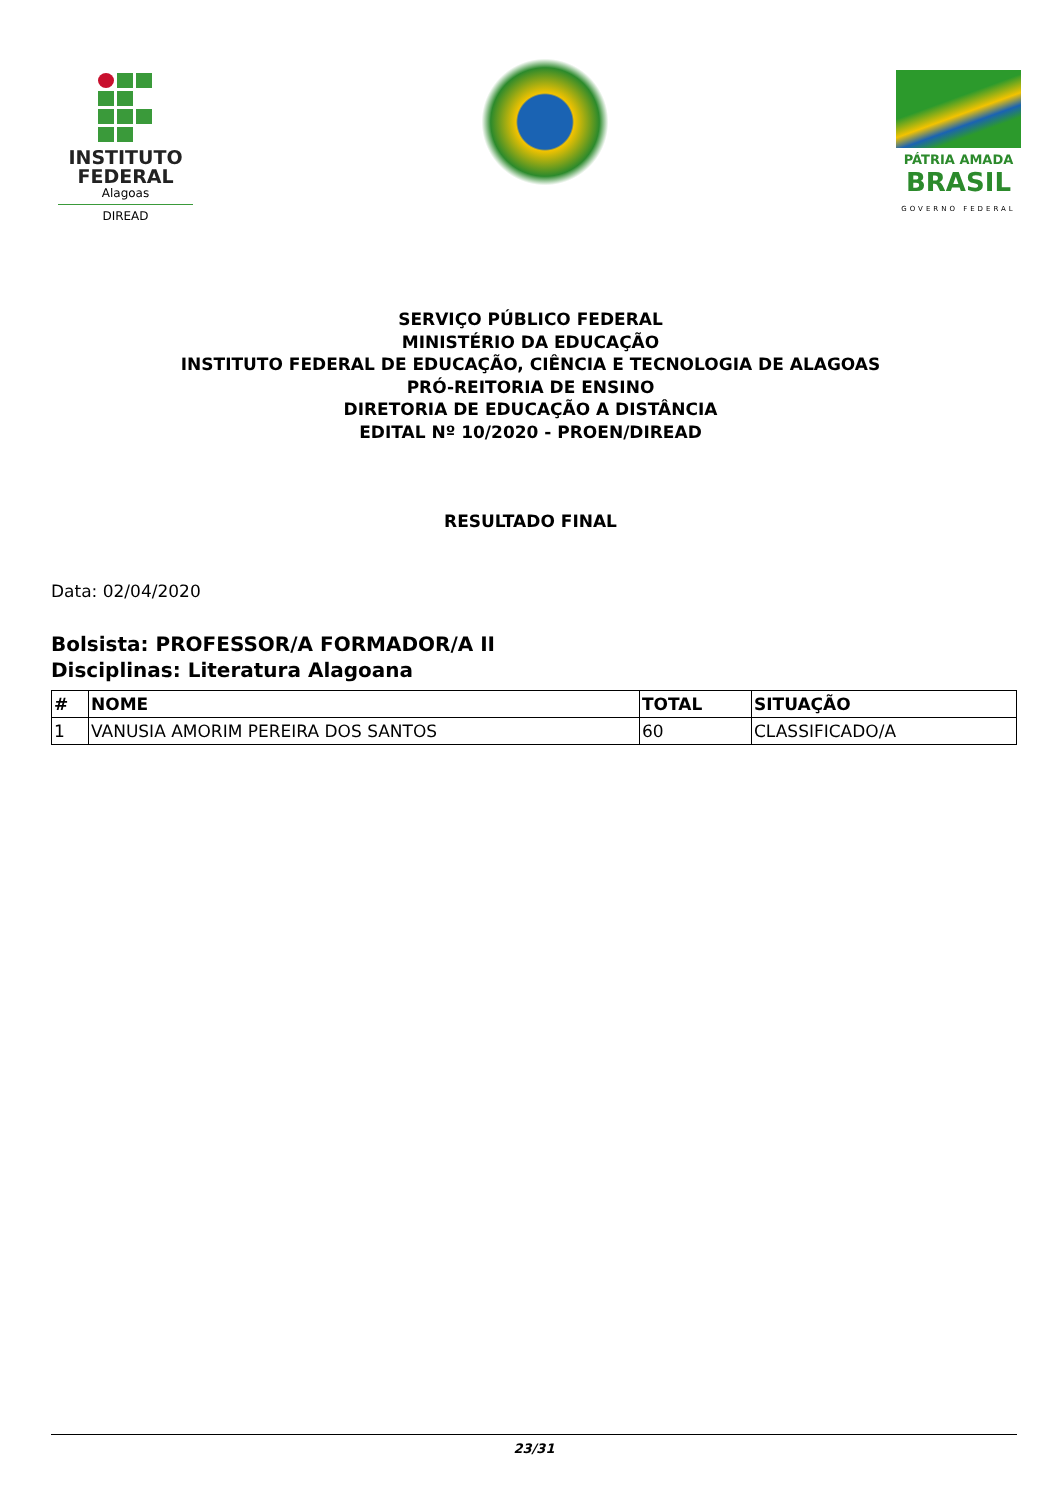INSTITUTO
FEDERAL
Alagoas
DIREAD
PÁTRIA AMADA
BRASIL
GOVERNO FEDERAL
SERVIÇO PÚBLICO FEDERAL
MINISTÉRIO DA EDUCAÇÃO
INSTITUTO FEDERAL DE EDUCAÇÃO, CIÊNCIA E TECNOLOGIA DE ALAGOAS
PRÓ-REITORIA DE ENSINO
DIRETORIA DE EDUCAÇÃO A DISTÂNCIA
EDITAL Nº 10/2020 - PROEN/DIREAD
RESULTADO FINAL
Data: 02/04/2020
Bolsista: PROFESSOR/A FORMADOR/A II
Disciplinas: Literatura Alagoana
| # | NOME | TOTAL | SITUAÇÃO |
| --- | --- | --- | --- |
| 1 | VANUSIA AMORIM PEREIRA DOS SANTOS | 60 | CLASSIFICADO/A |
23/31